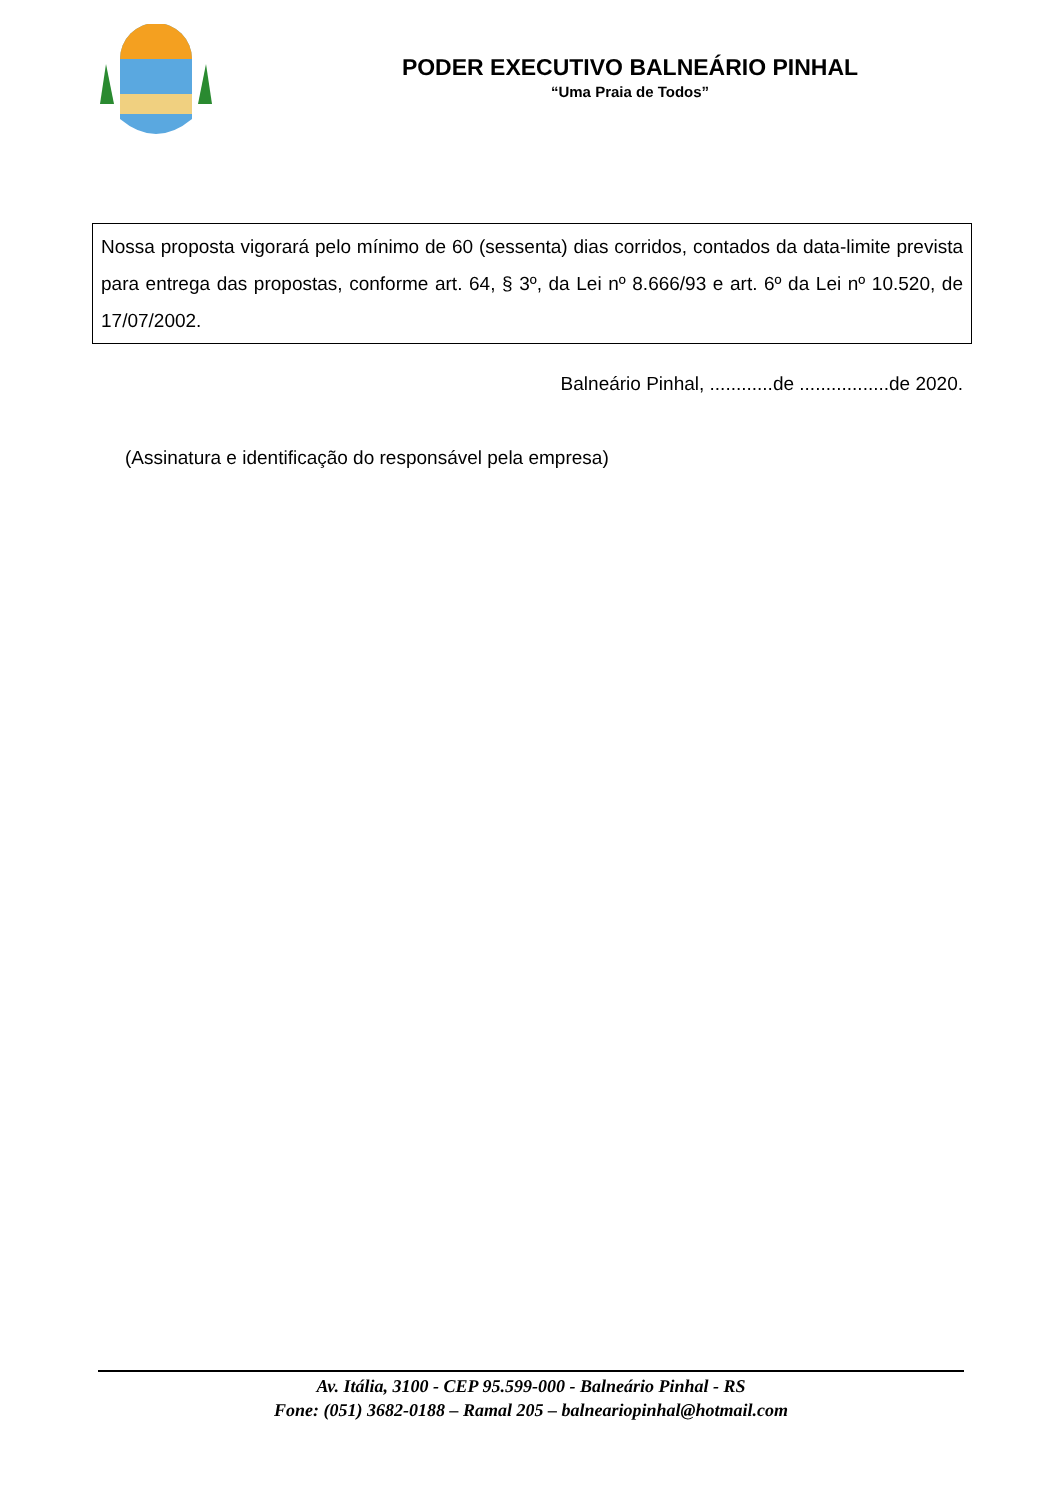PODER EXECUTIVO BALNEÁRIO PINHAL
“Uma Praia de Todos”
Nossa proposta vigorará pelo mínimo de 60 (sessenta) dias corridos, contados da data-limite prevista para entrega das propostas, conforme art. 64, § 3º, da Lei nº 8.666/93 e art. 6º da Lei nº 10.520, de 17/07/2002.
Balneário Pinhal, ............de .................de 2020.
(Assinatura e identificação do responsável pela empresa)
Av. Itália, 3100 - CEP 95.599-000 - Balneário Pinhal - RS
Fone: (051) 3682-0188 – Ramal 205 – balneariopinhal@hotmail.com